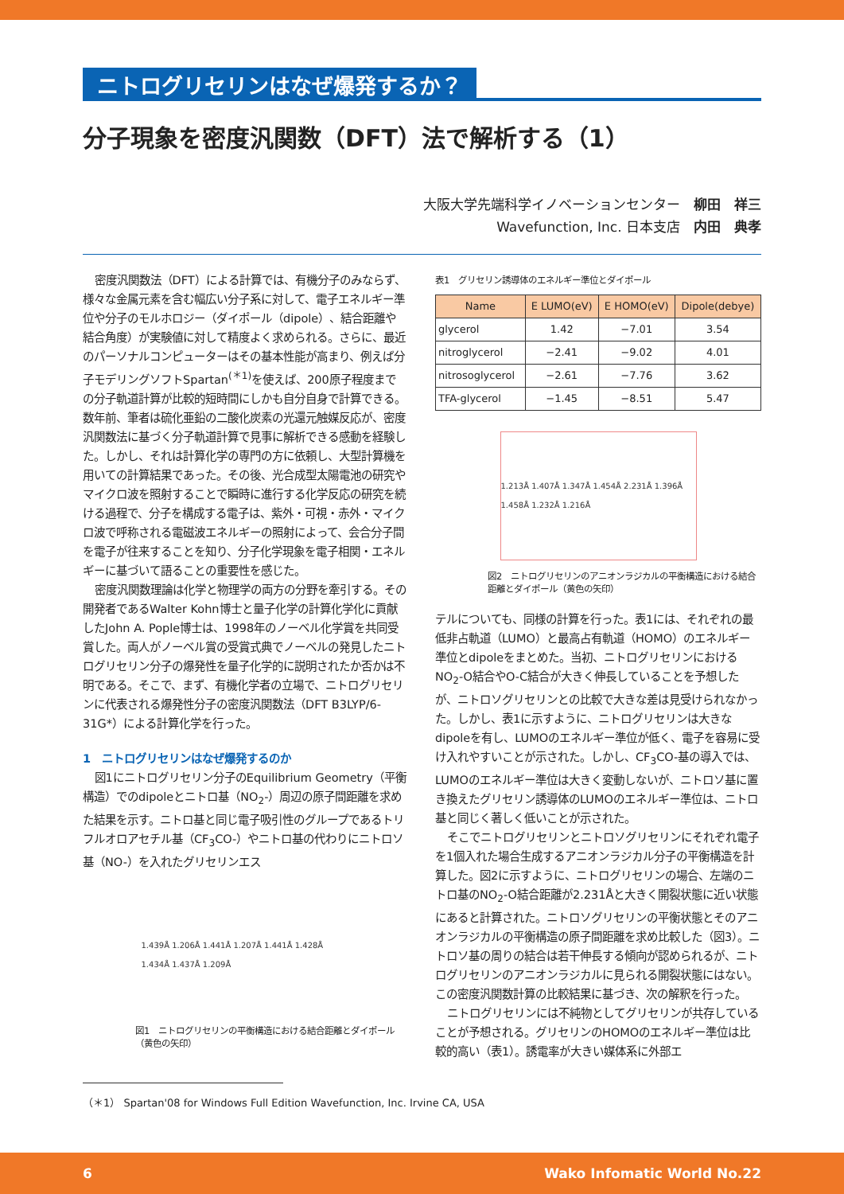ニトログリセリンはなぜ爆発するか？
分子現象を密度汎関数（DFT）法で解析する（1）
大阪大学先端科学イノベーションセンター　柳田　祥三
Wavefunction, Inc. 日本支店　内田　典孝
密度汎関数法（DFT）による計算では、有機分子のみならず、様々な金属元素を含む幅広い分子系に対して、電子エネルギー準位や分子のモルホロジー（ダイポール（dipole）、結合距離や結合角度）が実験値に対して精度よく求められる。さらに、最近のパーソナルコンピューターはその基本性能が高まり、例えば分子モデリングソフトSpartan<sup>(＊1)</sup>を使えば、200原子程度までの分子軌道計算が比較的短時間にしかも自分自身で計算できる。数年前、筆者は硫化亜鉛の二酸化炭素の光還元触媒反応が、密度汎関数法に基づく分子軌道計算で見事に解析できる感動を経験した。しかし、それは計算化学の専門の方に依頼し、大型計算機を用いての計算結果であった。その後、光合成型太陽電池の研究やマイクロ波を照射することで瞬時に進行する化学反応の研究を続ける過程で、分子を構成する電子は、紫外・可視・赤外・マイクロ波で呼称される電磁波エネルギーの照射によって、会合分子間を電子が往来することを知り、分子化学現象を電子相関・エネルギーに基づいて語ることの重要性を感じた。
密度汎関数理論は化学と物理学の両方の分野を牽引する。その開発者であるWalter Kohn博士と量子化学の計算化学化に貢献したJohn A. Pople博士は、1998年のノーベル化学賞を共同受賞した。両人がノーベル賞の受賞式典でノーベルの発見したニトログリセリン分子の爆発性を量子化学的に説明されたか否かは不明である。そこで、まず、有機化学者の立場で、ニトログリセリンに代表される爆発性分子の密度汎関数法（DFT B3LYP/6-31G*）による計算化学を行った。
1　ニトログリセリンはなぜ爆発するのか
図1にニトログリセリン分子のEquilibrium Geometry（平衡構造）でのdipoleとニトロ基（NO<sub>2</sub>-）周辺の原子間距離を求めた結果を示す。ニトロ基と同じ電子吸引性のグループであるトリフルオロアセチル基（CF<sub>3</sub>CO-）やニトロ基の代わりにニトロソ基（NO-）を入れたグリセリンエス
1.439Å 1.206Å 1.441Å 1.207Å 1.441Å 1.428Å 1.434Å 1.437Å 1.209Å
図1　ニトログリセリンの平衡構造における結合距離とダイポール（黄色の矢印）
表1　グリセリン誘導体のエネルギー準位とダイポール
| Name | E LUMO(eV) | E HOMO(eV) | Dipole(debye) |
| --- | --- | --- | --- |
| glycerol | 1.42 | −7.01 | 3.54 |
| nitroglycerol | −2.41 | −9.02 | 4.01 |
| nitrosoglycerol | −2.61 | −7.76 | 3.62 |
| TFA-glycerol | −1.45 | −8.51 | 5.47 |
1.213Å 1.407Å 1.347Å 1.454Å 2.231Å 1.396Å 1.458Å 1.232Å 1.216Å
図2　ニトログリセリンのアニオンラジカルの平衡構造における結合距離とダイポール（黄色の矢印）
テルについても、同様の計算を行った。表1には、それぞれの最低非占軌道（LUMO）と最高占有軌道（HOMO）のエネルギー準位とdipoleをまとめた。当初、ニトログリセリンにおけるNO<sub>2</sub>-O結合やO-C結合が大きく伸長していることを予想したが、ニトロソグリセリンとの比較で大きな差は見受けられなかった。しかし、表1に示すように、ニトログリセリンは大きなdipoleを有し、LUMOのエネルギー準位が低く、電子を容易に受け入れやすいことが示された。しかし、CF<sub>3</sub>CO-基の導入では、LUMOのエネルギー準位は大きく変動しないが、ニトロソ基に置き換えたグリセリン誘導体のLUMOのエネルギー準位は、ニトロ基と同じく著しく低いことが示された。
そこでニトログリセリンとニトロソグリセリンにそれぞれ電子を1個入れた場合生成するアニオンラジカル分子の平衡構造を計算した。図2に示すように、ニトログリセリンの場合、左端のニトロ基のNO<sub>2</sub>-O結合距離が2.231Åと大きく開裂状態に近い状態にあると計算された。ニトロソグリセリンの平衡状態とそのアニオンラジカルの平衡構造の原子間距離を求め比較した（図3）。ニトロソ基の周りの結合は若干伸長する傾向が認められるが、ニトログリセリンのアニオンラジカルに見られる開裂状態にはない。この密度汎関数計算の比較結果に基づき、次の解釈を行った。
ニトログリセリンには不純物としてグリセリンが共存していることが予想される。グリセリンのHOMOのエネルギー準位は比較的高い（表1）。誘電率が大きい媒体系に外部エ
（＊1） Spartan'08 for Windows Full Edition Wavefunction, Inc. Irvine CA, USA
6 Wako Infomatic World No.22